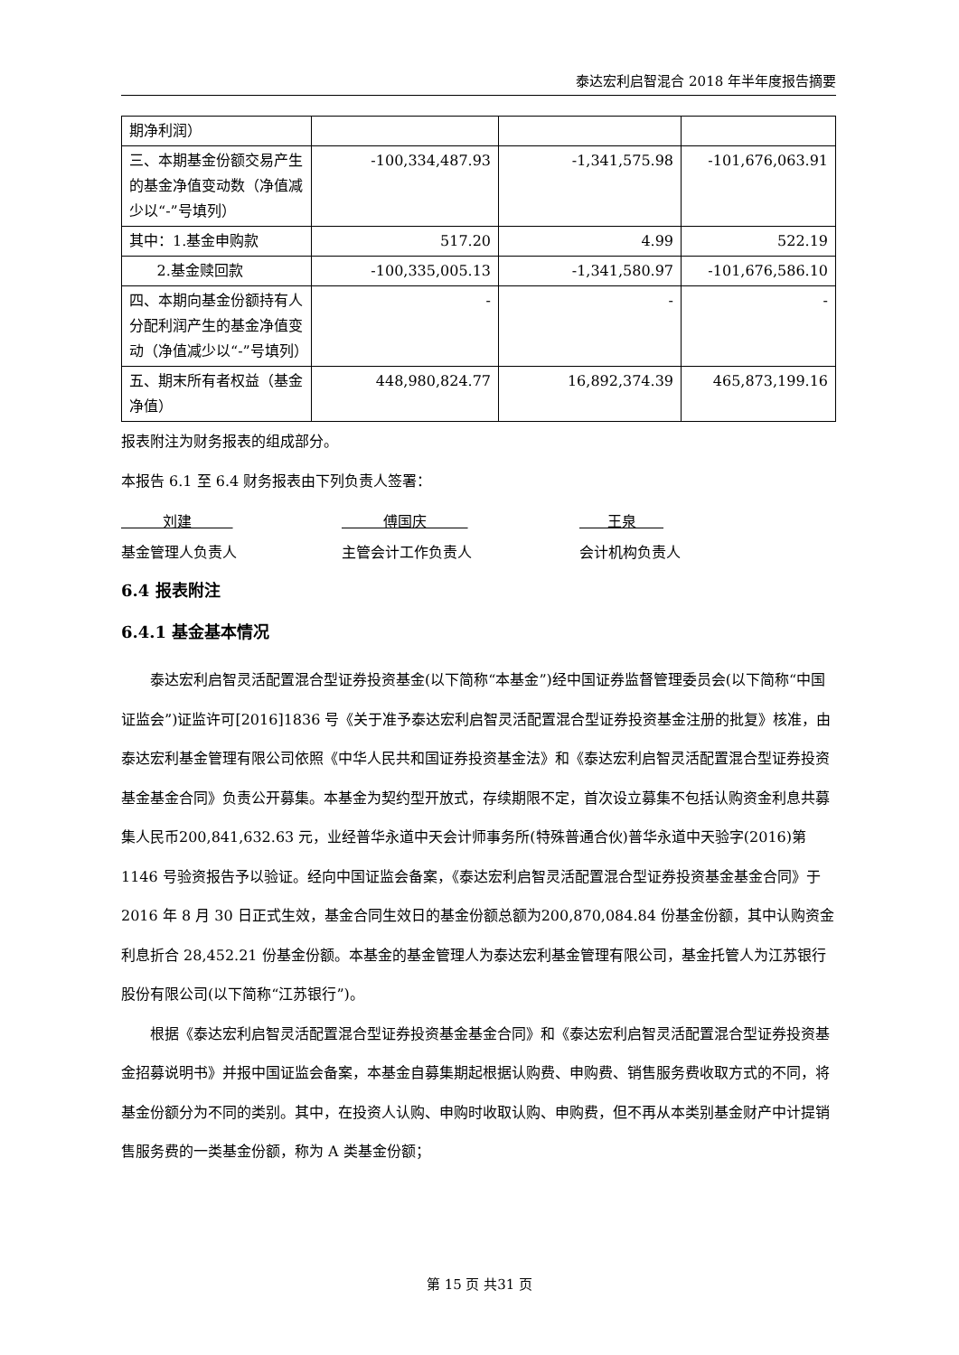泰达宏利启智混合 2018 年半年度报告摘要
| 期净利润） | | | |
| 三、本期基金份额交易产生的基金净值变动数（净值减少以“-”号填列） | -100,334,487.93 | -1,341,575.98 | -101,676,063.91 |
| 其中：1.基金申购款 | 517.20 | 4.99 | 522.19 |
| 2.基金赎回款 | -100,335,005.13 | -1,341,580.97 | -101,676,586.10 |
| 四、本期向基金份额持有人分配利润产生的基金净值变动（净值减少以“-”号填列） | - | - | - |
| 五、期末所有者权益（基金净值） | 448,980,824.77 | 16,892,374.39 | 465,873,199.16 |
报表附注为财务报表的组成部分。
本报告 6.1 至 6.4 财务报表由下列负责人签署：
刘建
基金管理人负责人
傅国庆
主管会计工作负责人
王泉
会计机构负责人
6.4 报表附注
6.4.1 基金基本情况
泰达宏利启智灵活配置混合型证券投资基金(以下简称“本基金”)经中国证券监督管理委员会(以下简称“中国证监会”)证监许可[2016]1836 号《关于准予泰达宏利启智灵活配置混合型证券投资基金注册的批复》核准，由泰达宏利基金管理有限公司依照《中华人民共和国证券投资基金法》和《泰达宏利启智灵活配置混合型证券投资基金基金合同》负责公开募集。本基金为契约型开放式，存续期限不定，首次设立募集不包括认购资金利息共募集人民币200,841,632.63 元，业经普华永道中天会计师事务所(特殊普通合伙)普华永道中天验字(2016)第 1146 号验资报告予以验证。经向中国证监会备案，《泰达宏利启智灵活配置混合型证券投资基金基金合同》于 2016 年 8 月 30 日正式生效，基金合同生效日的基金份额总额为200,870,084.84 份基金份额，其中认购资金利息折合 28,452.21 份基金份额。本基金的基金管理人为泰达宏利基金管理有限公司，基金托管人为江苏银行股份有限公司(以下简称“江苏银行”)。
根据《泰达宏利启智灵活配置混合型证券投资基金基金合同》和《泰达宏利启智灵活配置混合型证券投资基金招募说明书》并报中国证监会备案，本基金自募集期起根据认购费、申购费、销售服务费收取方式的不同，将基金份额分为不同的类别。其中，在投资人认购、申购时收取认购、申购费，但不再从本类别基金财产中计提销售服务费的一类基金份额，称为 A 类基金份额；
第 15 页 共31 页